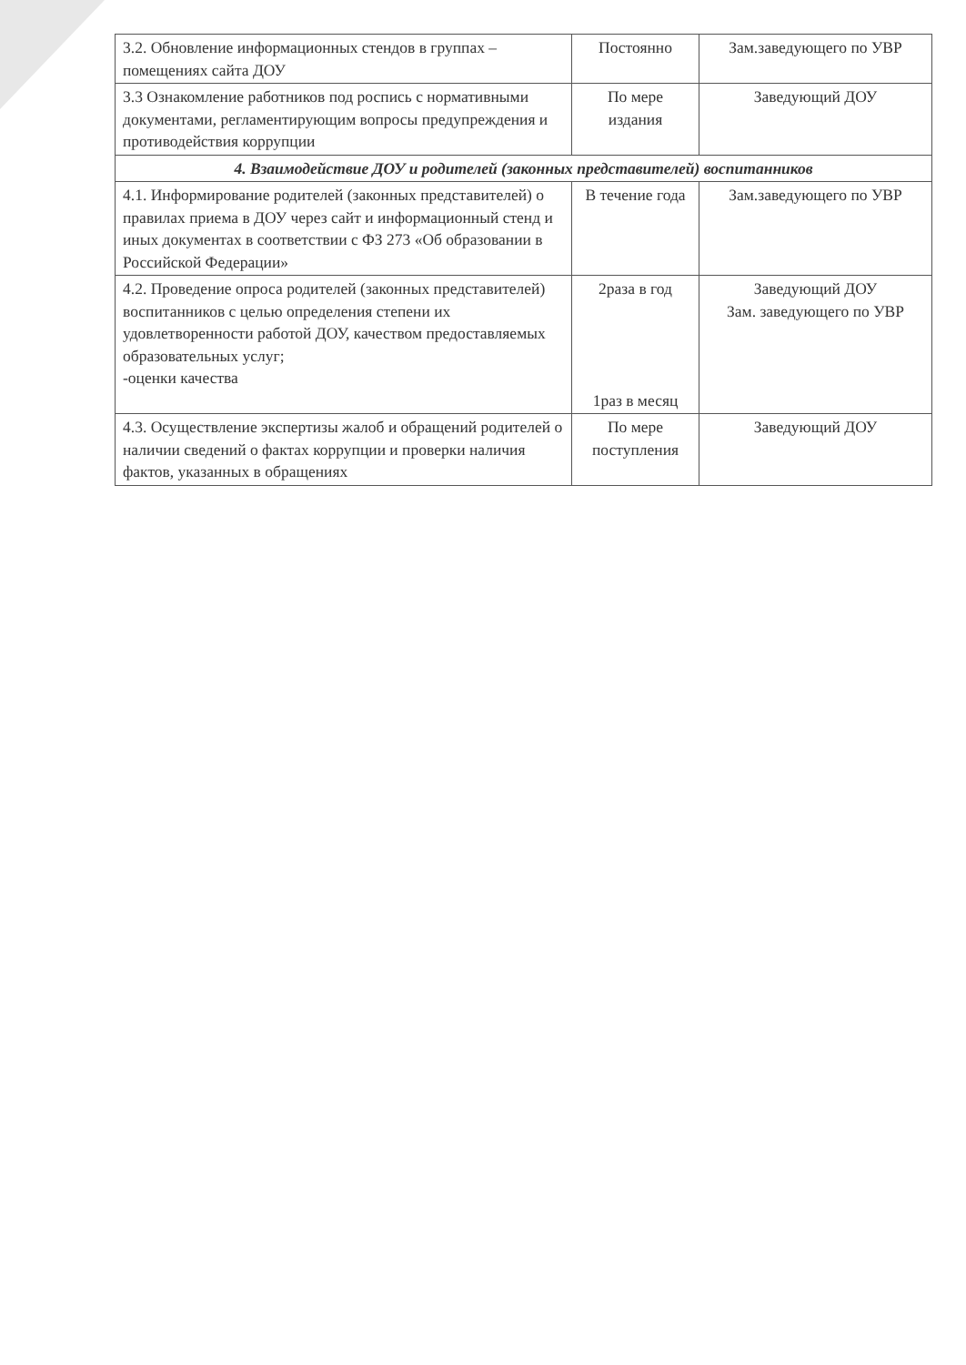| 3.2. Обновление информационных стендов в группах –помещениях сайта ДОУ | Постоянно | Зам.заведующего по УВР |
| 3.3 Ознакомление работников под роспись с нормативными документами, регламентирующим вопросы предупреждения и противодействия коррупции | По мере издания | Заведующий ДОУ |
| 4. Взаимодействие ДОУ и родителей (законных представителей) воспитанников | | |
| 4.1. Информирование родителей (законных представителей) о правилах приема в ДОУ через сайт и информационный стенд и иных документах в соответствии с ФЗ 273 «Об образовании в Российской Федерации» | В течение года | Зам.заведующего по УВР |
| 4.2. Проведение опроса родителей (законных представителей) воспитанников с целью определения степени их удовлетворенности работой ДОУ, качеством предоставляемых образовательных услуг; -оценки качества | 2раза в год 1раз в месяц | Заведующий ДОУ Зам. заведующего по УВР |
| 4.3. Осуществление экспертизы жалоб и обращений родителей о наличии сведений о фактах коррупции и проверки наличия фактов, указанных в обращениях | По мере поступления | Заведующий ДОУ |